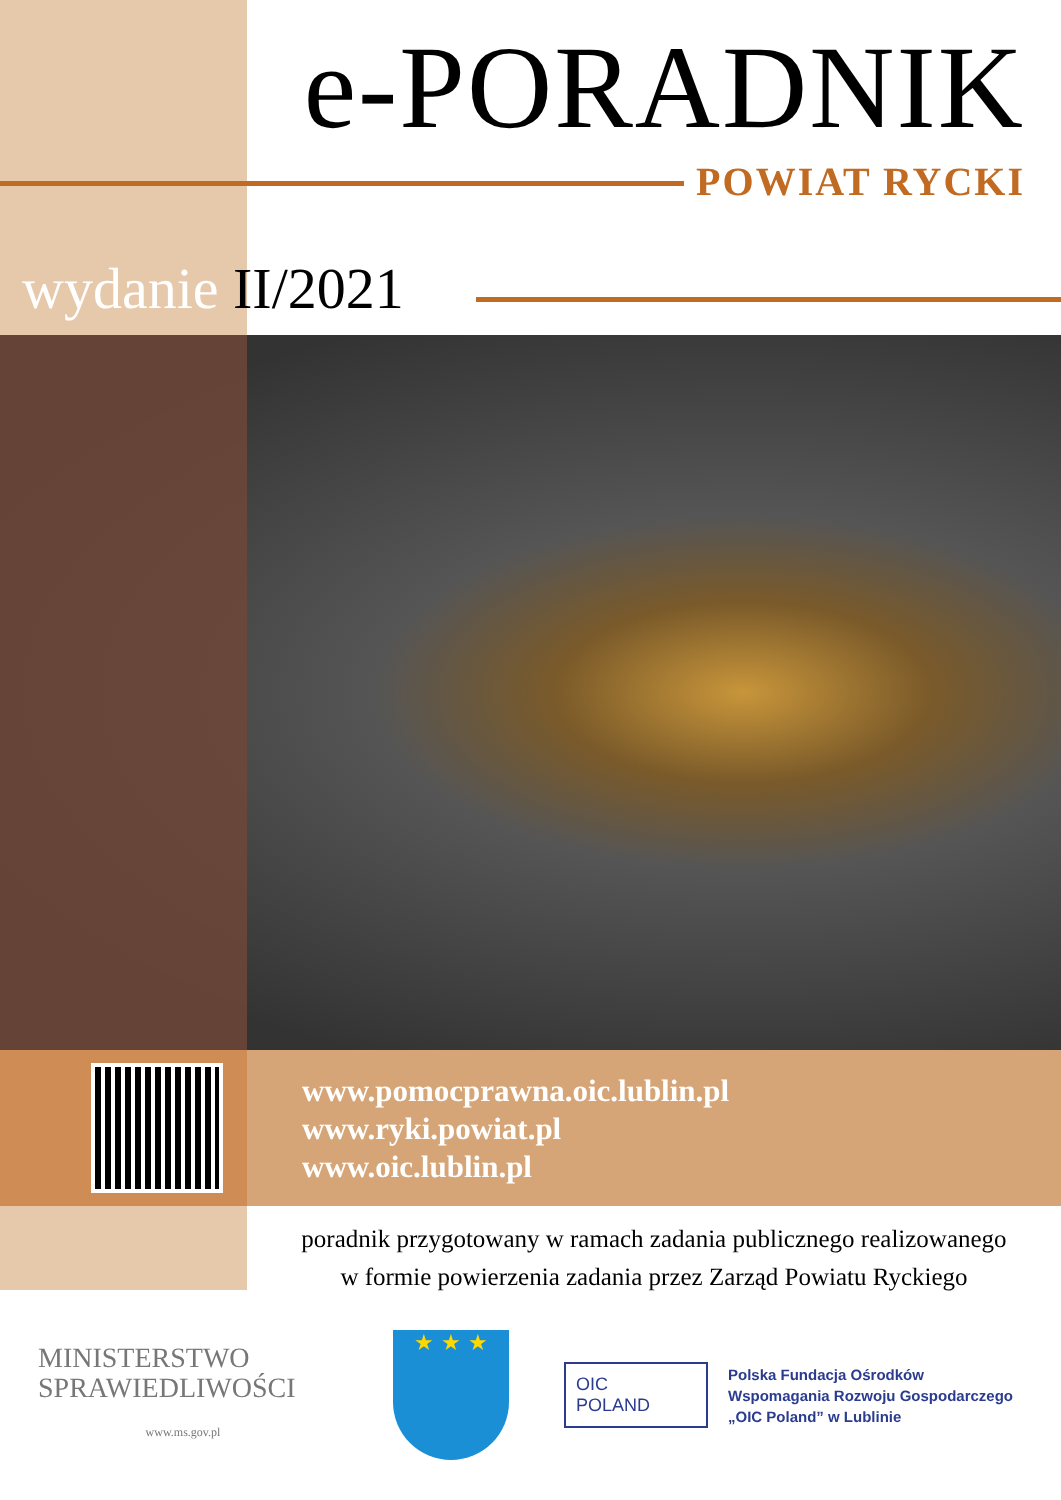e-PORADNIK
POWIAT RYCKI
wydanie II/2021
www.pomocprawna.oic.lublin.pl
www.ryki.powiat.pl
www.oic.lublin.pl
poradnik przygotowany w ramach zadania publicznego realizowanego
w formie powierzenia zadania przez Zarząd Powiatu Ryckiego
MINISTERSTWO
SPRAWIEDLIWOŚCI
www.ms.gov.pl
★ ★ ★
OIC
POLAND
Polska Fundacja Ośrodków
Wspomagania Rozwoju Gospodarczego
„OIC Poland” w Lublinie